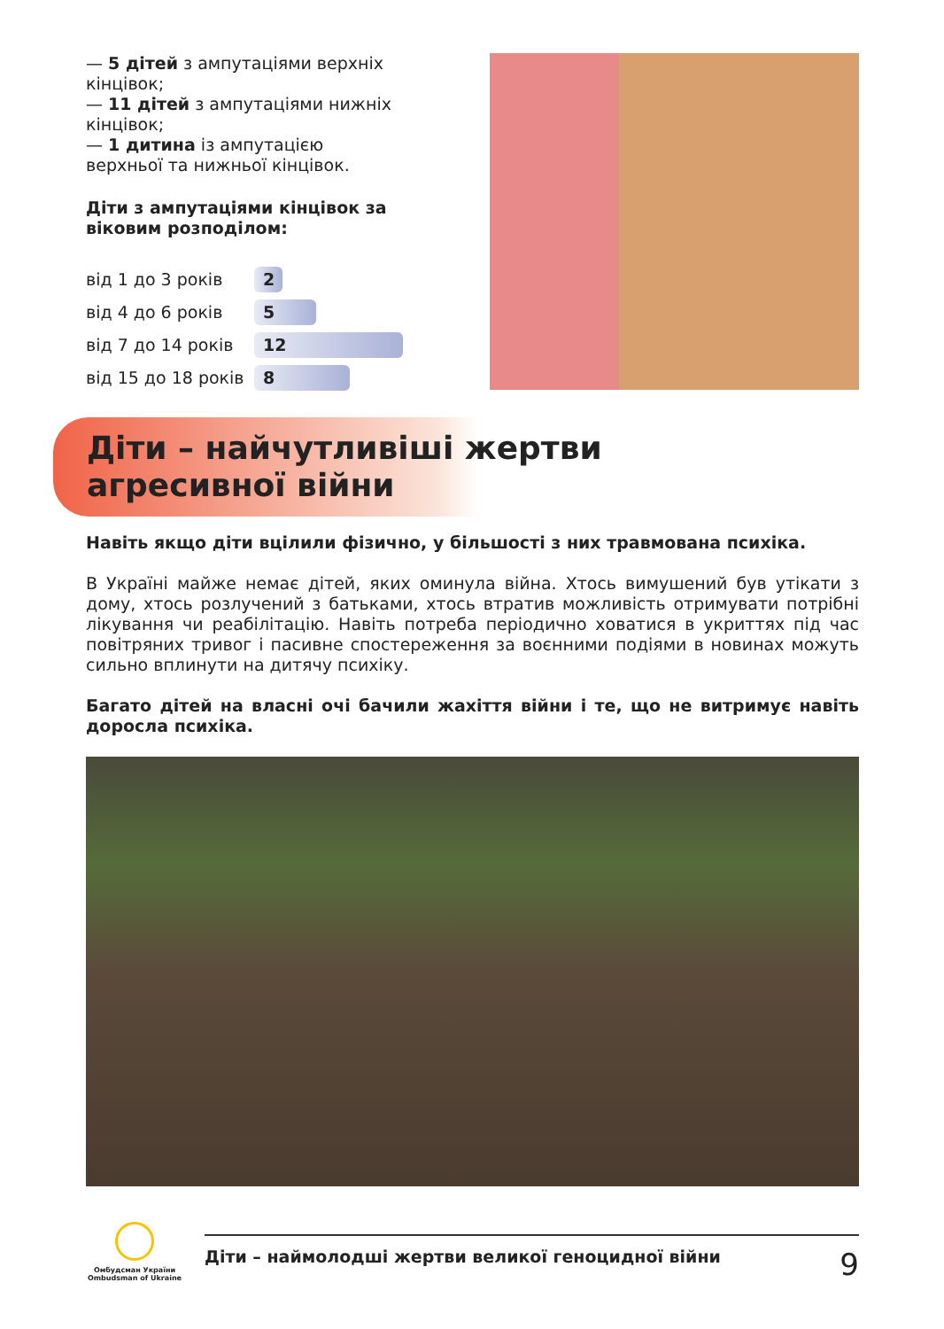— 5 дітей з ампутаціями верхніх кінцівок;
— 11 дітей з ампутаціями нижніх кінцівок;
— 1 дитина із ампутацією верхньої та нижньої кінцівок.
Діти з ампутаціями кінцівок за віковим розподілом:
від 1 до 3 років
2
від 4 до 6 років
5
від 7 до 14 років
12
від 15 до 18 років
8
Діти – найчутливіші жертви
агресивної війни
Навіть якщо діти вцілили фізично, у більшості з них травмована психіка.
В Україні майже немає дітей, яких оминула війна. Хтось вимушений був утікати з дому, хтось розлучений з батьками, хтось втратив можливість отримувати потрібні лікування чи реабілітацію. Навіть потреба періодично ховатися в укриттях під час повітряних тривог і пасивне спостереження за воєнними подіями в новинах можуть сильно вплинути на дитячу психіку.
Багато дітей на власні очі бачили жахіття війни і те, що не витримує навіть доросла психіка.
Омбудсман України
Ombudsman of Ukraine
Діти – наймолодші жертви великої геноцидної війни 9